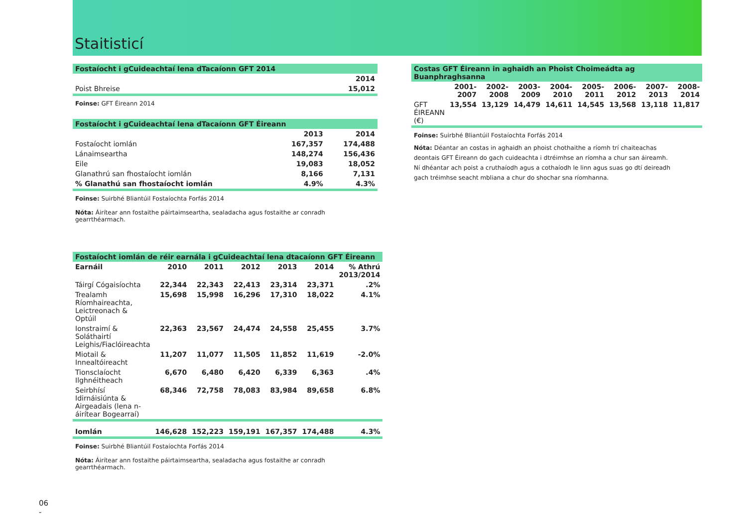Staitisticí
| Fostaíocht i gCuideachtaí lena dTacaíonn GFT 2014 | |
| | 2014 |
| Poist Bhreise | 15,012 |
Foinse: GFT Éireann 2014
| Fostaíocht i gCuideachtaí lena dTacaíonn GFT Éireann | | |
| | 2013 | 2014 |
| Fostaíocht iomlán | 167,357 | 174,488 |
| Lánaimseartha | 148,274 | 156,436 |
| Eile | 19,083 | 18,052 |
| Glanathrú san fhostaíocht iomlán | 8,166 | 7,131 |
| % Glanathú san fhostaíocht iomlán | 4.9% | 4.3% |
Foinse: Suirbhé Bliantúil Fostaíochta Forfás 2014
Nóta: Áirítear ann fostaithe páirtaimseartha, sealadacha agus fostaithe ar conradh gearrthéarmach.
| Fostaíocht iomlán de réir earnála i gCuideachtaí lena dtacaíonn GFT Éireann | | | | | | |
| Earnáil | 2010 | 2011 | 2012 | 2013 | 2014 | % Athrú 2013/2014 |
| Táirgí Cógaisíochta | 22,344 | 22,343 | 22,413 | 23,314 | 23,371 | .2% |
| Trealamh Ríomhaireachta, Leictreonach & Optúil | 15,698 | 15,998 | 16,296 | 17,310 | 18,022 | 4.1% |
| Ionstraimí & Soláthairtí Leighis/Fiaclóireachta | 22,363 | 23,567 | 24,474 | 24,558 | 25,455 | 3.7% |
| Miotail & Innealtóireacht | 11,207 | 11,077 | 11,505 | 11,852 | 11,619 | -2.0% |
| Tionsclaíocht Ilghnéitheach | 6,670 | 6,480 | 6,420 | 6,339 | 6,363 | .4% |
| Seirbhísí Idirnáisiúnta & Airgeadais (lena n-áirítear Bogearraí) | 68,346 | 72,758 | 78,083 | 83,984 | 89,658 | 6.8% |
| Iomlán | 146,628 | 152,223 | 159,191 | 167,357 | 174,488 | 4.3% |
Foinse: Suirbhé Bliantúil Fostaíochta Forfás 2014
Nóta: Áirítear ann fostaithe páirtaimseartha, sealadacha agus fostaithe ar conradh gearrthéarmach.
| Costas GFT Éireann in aghaidh an Phoist Choimeádta ag Buanphraghsanna | | | | | | | | |
| | 2001-2007 | 2002-2008 | 2003-2009 | 2004-2010 | 2005-2011 | 2006-2012 | 2007-2013 | 2008-2014 |
| GFT ÉIREANN (€) | 13,554 | 13,129 | 14,479 | 14,611 | 14,545 | 13,568 | 13,118 | 11,817 |
Foinse: Suirbhé Bliantúil Fostaíochta Forfás 2014
Nóta: Déantar an costas in aghaidh an phoist chothaithe a ríomh trí chaiteachas deontais GFT Éireann do gach cuideachta i dtréimhse an ríomha a chur san áireamh. Ní dhéantar ach poist a cruthaíodh agus a cothaíodh le linn agus suas go dtí deireadh gach tréimhse seacht mbliana a chur do shochar sna ríomhanna.
06
-